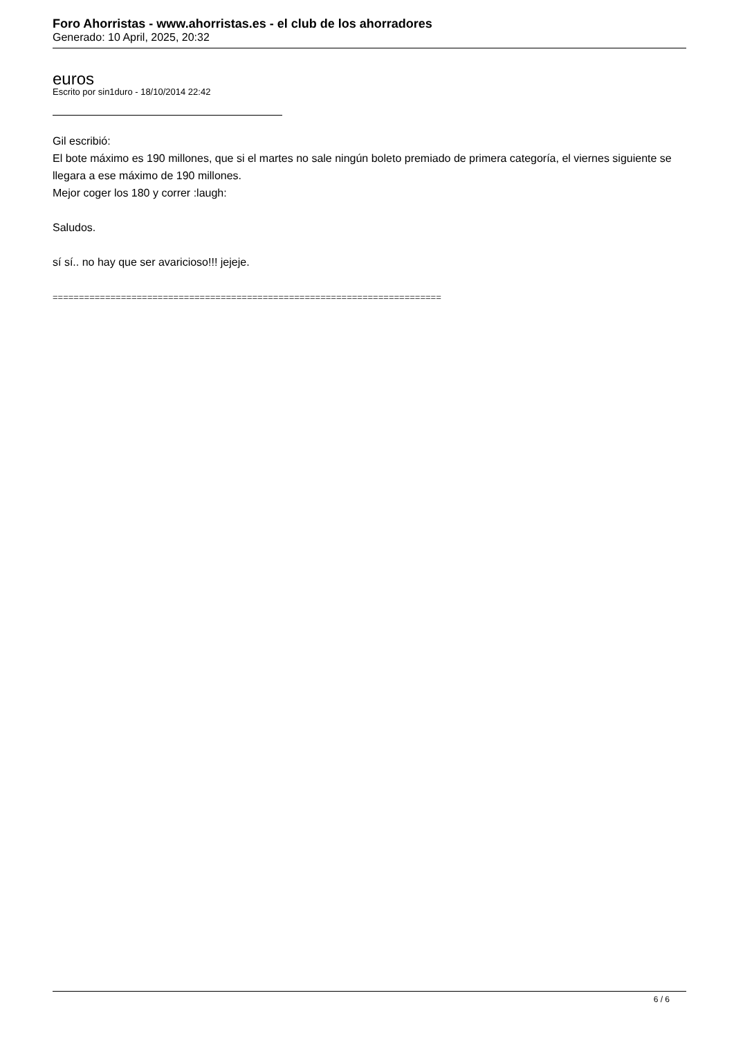Foro Ahorristas - www.ahorristas.es - el club de los ahorradores
Generado: 10 April, 2025, 20:32
euros
Escrito por sin1duro - 18/10/2014 22:42
Gil escribió:
El bote máximo es 190 millones, que si el martes no sale ningún boleto premiado de primera categoría, el viernes siguiente se llegara a ese máximo de 190 millones.
Mejor coger los 180 y correr :laugh:
Saludos.
sí sí.. no hay que ser avaricioso!!! jejeje.
==========================================================================
6 / 6